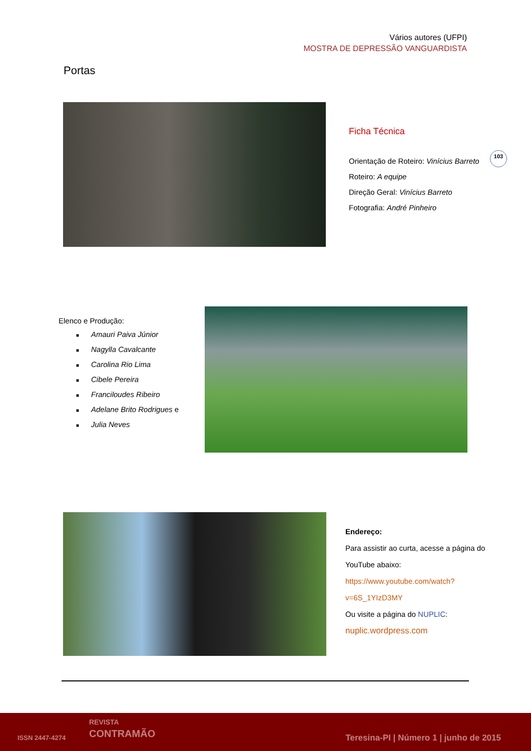Vários autores (UFPI)
MOSTRA DE DEPRESSÃO VANGUARDISTA
Portas
Ficha Técnica
Orientação de Roteiro: Vinícius Barreto
Roteiro: A equipe
Direção Geral: Vinícius Barreto
Fotografia: André Pinheiro
103
Elenco e Produção:
■ Amauri Paiva Júnior
■ Nagylla Cavalcante
■ Carolina Rio Lima
■ Cibele Pereira
■ Franciloudes Ribeiro
■ Adelane Brito Rodrigues e
■ Julia Neves
Endereço:
Para assistir ao curta, acesse a página do YouTube abaixo:
https://www.youtube.com/watch?v=6S_1YIzD3MY
Ou visite a página do NUPLIC:
nuplic.wordpress.com
ISSN 2447-4274
REVISTA
CONTRAMÃO
Teresina-PI | Número 1 | junho de 2015